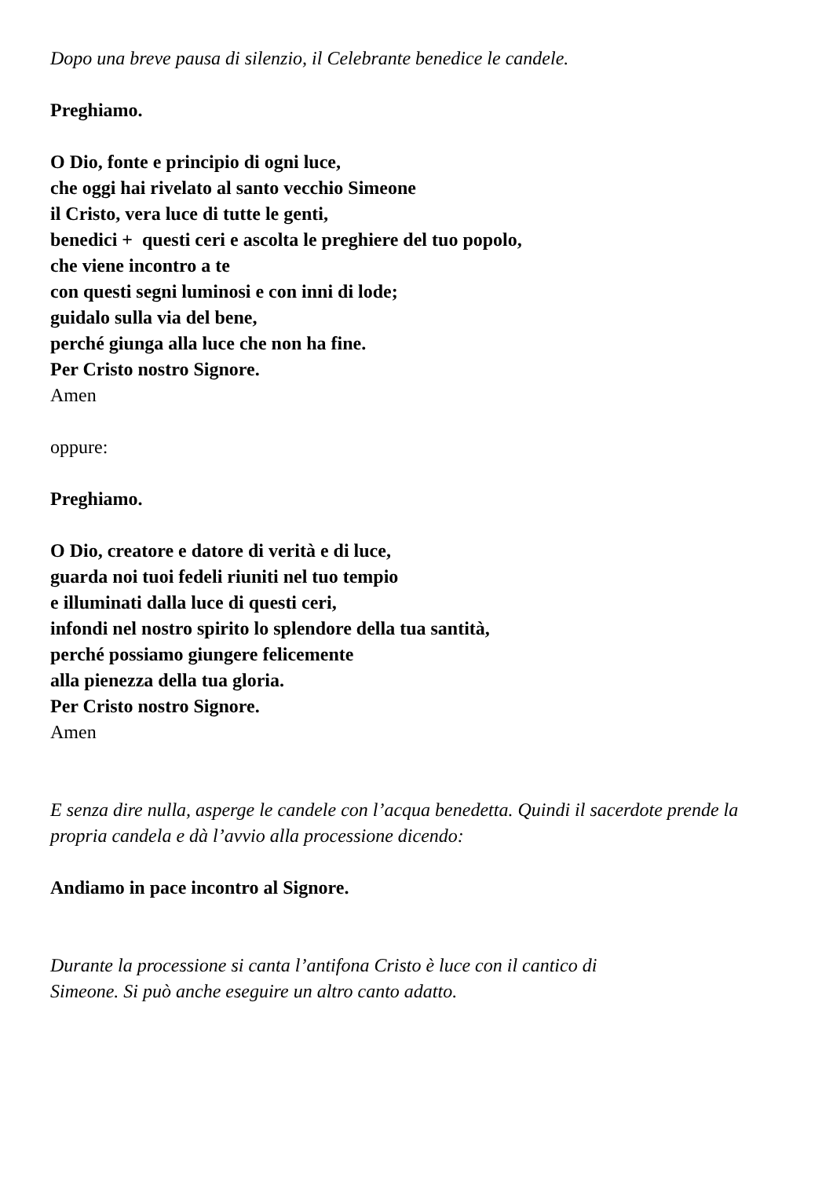Dopo una breve pausa di silenzio, il Celebrante benedice le candele.
Preghiamo.
O Dio, fonte e principio di ogni luce,
che oggi hai rivelato al santo vecchio Simeone
il Cristo, vera luce di tutte le genti,
benedici + questi ceri e ascolta le preghiere del tuo popolo,
che viene incontro a te
con questi segni luminosi e con inni di lode;
guidalo sulla via del bene,
perché giunga alla luce che non ha fine.
Per Cristo nostro Signore.
Amen
oppure:
Preghiamo.
O Dio, creatore e datore di verità e di luce,
guarda noi tuoi fedeli riuniti nel tuo tempio
e illuminati dalla luce di questi ceri,
infondi nel nostro spirito lo splendore della tua santità,
perché possiamo giungere felicemente
alla pienezza della tua gloria.
Per Cristo nostro Signore.
Amen
E senza dire nulla, asperge le candele con l’acqua benedetta. Quindi il sacerdote prende la propria candela e dà l’avvio alla processione dicendo:
Andiamo in pace incontro al Signore.
Durante la processione si canta l’antifona Cristo è luce con il cantico di
Simeone. Si può anche eseguire un altro canto adatto.